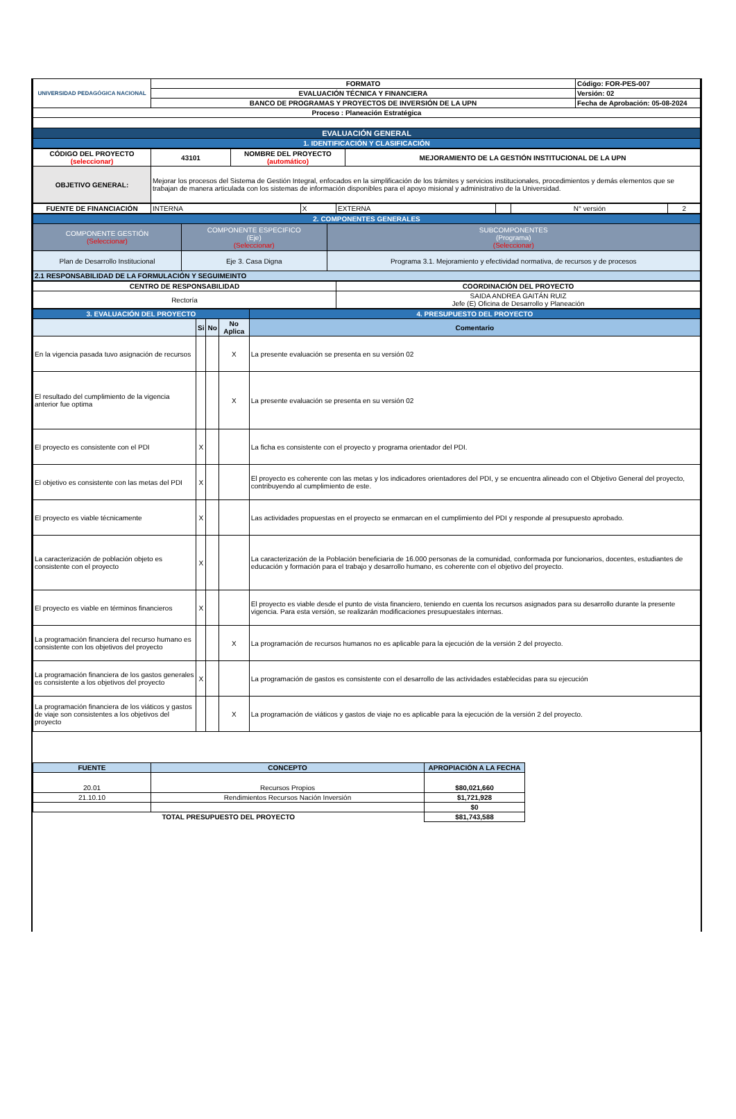| UNIVERSIDAD PEDAGÓGICA NACIONAL | FORMATO | Código: FOR-PES-007 |
| | EVALUACIÓN TÉCNICA Y FINANCIERA | Versión: 02 |
| | BANCO DE PROGRAMAS Y PROYECTOS DE INVERSIÓN DE LA UPN | Fecha de Aprobación: 05-08-2024 |
| Proceso : Planeación Estratégica | | |
| EVALUACIÓN GENERAL | | |
| 1. IDENTIFICACIÓN Y CLASIFICACIÓN | | |
| CÓDIGO DEL PROYECTO (seleccionar) | 43101 | NOMBRE DEL PROYECTO (automático) | MEJORAMIENTO DE LA GESTIÓN INSTITUCIONAL DE LA UPN |
| OBJETIVO GENERAL: | Mejorar los procesos del Sistema de Gestión Integral, enfocados en la simplificación de los trámites y servicios institucionales, procedimientos y demás elementos que se trabajan de manera articulada con los sistemas de información disponibles para el apoyo misional y administrativo de la Universidad. | | |
| FUENTE DE FINANCIACIÓN | INTERNA | X | EXTERNA | | N° versión | 2 |
| 2. COMPONENTES GENERALES | | |
| COMPONENTE GESTIÓN (Seleccionar) | COMPONENTE ESPECIFICO (Eje) (Seleccionar) | SUBCOMPONENTES (Programa) (Seleccionar) |
| Plan de Desarrollo Institucional | Eje 3. Casa Digna | Programa 3.1. Mejoramiento y efectividad normativa, de recursos y de procesos |
| 2.1 RESPONSABILIDAD DE LA FORMULACIÓN Y SEGUIMEINTO | | |
| CENTRO DE RESPONSABILIDAD | COORDINACIÓN DEL PROYECTO |
| Rectoría | SAIDA ANDREA GAITÁN RUIZ Jefe (E) Oficina de Desarrollo y Planeación |
| 3. EVALUACIÓN DEL PROYECTO | | | | 4. PRESUPUESTO DEL PROYECTO |
| | Si | No | No Aplica | Comentario |
| En la vigencia pasada tuvo asignación de recursos | | | X | La presente evaluación se presenta en su versión 02 |
| El resultado del cumplimiento de la vigencia anterior fue optima | | | X | La presente evaluación se presenta en su versión 02 |
| El proyecto es consistente con el PDI | X | | | La ficha es consistente con el proyecto y programa orientador del PDI. |
| El objetivo es consistente con las metas del PDI | X | | | El proyecto es coherente con las metas y los indicadores orientadores del PDI, y se encuentra alineado con el Objetivo General del proyecto, contribuyendo al cumplimiento de este. |
| El proyecto es viable técnicamente | X | | | Las actividades propuestas en el proyecto se enmarcan en el cumplimiento del PDI y responde al presupuesto aprobado. |
| La caracterización de población objeto es consistente con el proyecto | X | | | La caracterización de la Población beneficiaria de 16.000 personas de la comunidad, conformada por funcionarios, docentes, estudiantes de educación y formación para el trabajo y desarrollo humano, es coherente con el objetivo del proyecto. |
| El proyecto es viable en términos financieros | X | | | El proyecto es viable desde el punto de vista financiero, teniendo en cuenta los recursos asignados para su desarrollo durante la presente vigencia. Para esta versión, se realizarán modificaciones presupuestales internas. |
| La programación financiera del recurso humano es consistente con los objetivos del proyecto | | | X | La programación de recursos humanos no es aplicable para la ejecución de la versión 2 del proyecto. |
| La programación financiera de los gastos generales es consistente a los objetivos del proyecto | X | | | La programación de gastos es consistente con el desarrollo de las actividades establecidas para su ejecución |
| La programación financiera de los viáticos y gastos de viaje son consistentes a los objetivos del proyecto | | | X | La programación de viáticos y gastos de viaje no es aplicable para la ejecución de la versión 2 del proyecto. |
| FUENTE | CONCEPTO | APROPIACIÓN A LA FECHA |
| --- | --- | --- |
| 20.01 | Recursos Propios | $80,021,660 |
| 21.10.10 | Rendimientos Recursos Nación Inversión | $1,721,928 |
| | | $0 |
| TOTAL PRESUPUESTO DEL PROYECTO | | $81,743,588 |